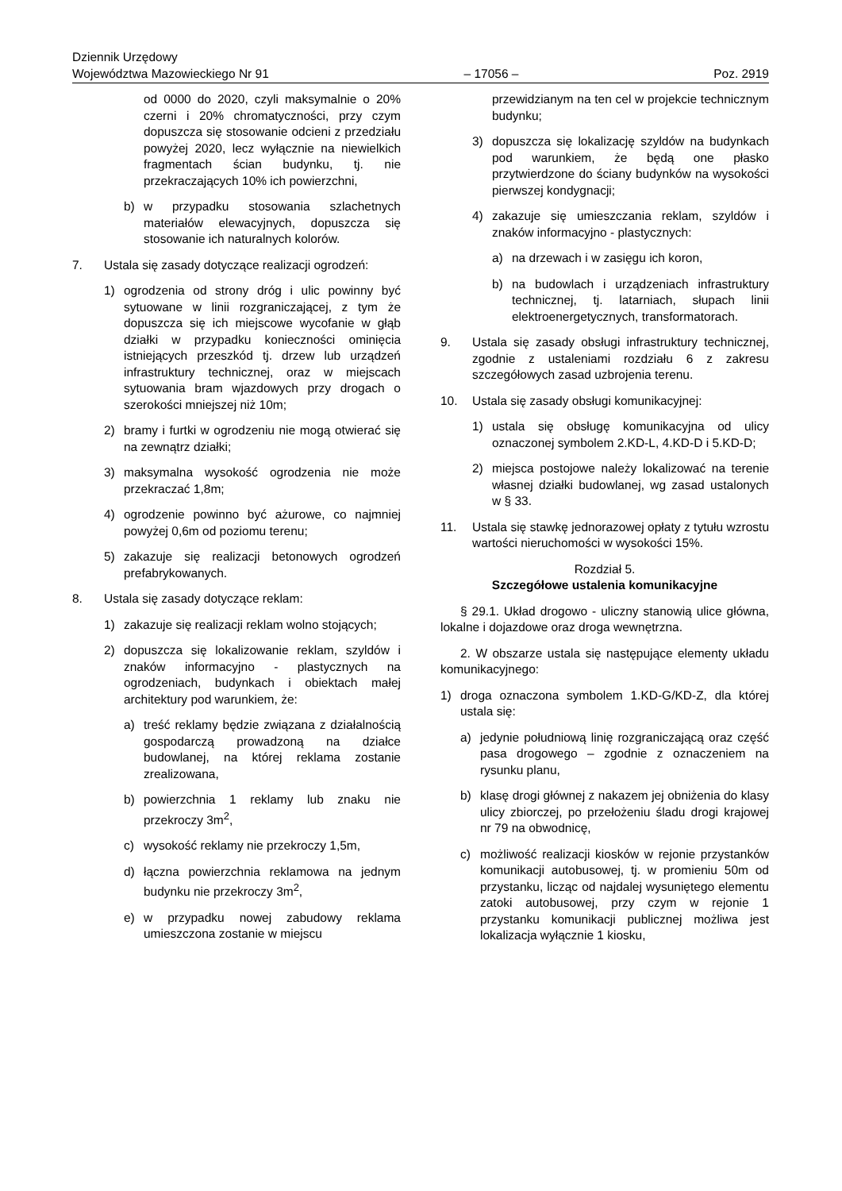Dziennik Urzędowy
Województwa Mazowieckiego Nr 91
– 17056 –
Poz. 2919
od 0000 do 2020, czyli maksymalnie o 20% czerni i 20% chromatyczności, przy czym dopuszcza się stosowanie odcieni z przedziału powyżej 2020, lecz wyłącznie na niewielkich fragmentach ścian budynku, tj. nie przekraczających 10% ich powierzchni,
b) w przypadku stosowania szlachetnych materiałów elewacyjnych, dopuszcza się stosowanie ich naturalnych kolorów.
7. Ustala się zasady dotyczące realizacji ogrodzeń:
1) ogrodzenia od strony dróg i ulic powinny być sytuowane w linii rozgraniczającej, z tym że dopuszcza się ich miejscowe wycofanie w głąb działki w przypadku konieczności ominięcia istniejących przeszkód tj. drzew lub urządzeń infrastruktury technicznej, oraz w miejscach sytuowania bram wjazdowych przy drogach o szerokości mniejszej niż 10m;
2) bramy i furtki w ogrodzeniu nie mogą otwierać się na zewnątrz działki;
3) maksymalna wysokość ogrodzenia nie może przekraczać 1,8m;
4) ogrodzenie powinno być ażurowe, co najmniej powyżej 0,6m od poziomu terenu;
5) zakazuje się realizacji betonowych ogrodzeń prefabrykowanych.
8. Ustala się zasady dotyczące reklam:
1) zakazuje się realizacji reklam wolno stojących;
2) dopuszcza się lokalizowanie reklam, szyldów i znaków informacyjno - plastycznych na ogrodzeniach, budynkach i obiektach małej architektury pod warunkiem, że:
a) treść reklamy będzie związana z działalnością gospodarczą prowadzoną na działce budowlanej, na której reklama zostanie zrealizowana,
b) powierzchnia 1 reklamy lub znaku nie przekroczy 3m<sup>2</sup>,
c) wysokość reklamy nie przekroczy 1,5m,
d) łączna powierzchnia reklamowa na jednym budynku nie przekroczy 3m<sup>2</sup>,
e) w przypadku nowej zabudowy reklama umieszczona zostanie w miejscu
przewidzianym na ten cel w projekcie technicznym budynku;
3) dopuszcza się lokalizację szyldów na budynkach pod warunkiem, że będą one płasko przytwierdzone do ściany budynków na wysokości pierwszej kondygnacji;
4) zakazuje się umieszczania reklam, szyldów i znaków informacyjno - plastycznych:
a) na drzewach i w zasięgu ich koron,
b) na budowlach i urządzeniach infrastruktury technicznej, tj. latarniach, słupach linii elektroenergetycznych, transformatorach.
9. Ustala się zasady obsługi infrastruktury technicznej, zgodnie z ustaleniami rozdziału 6 z zakresu szczegółowych zasad uzbrojenia terenu.
10. Ustala się zasady obsługi komunikacyjnej:
1) ustala się obsługę komunikacyjna od ulicy oznaczonej symbolem 2.KD-L, 4.KD-D i 5.KD-D;
2) miejsca postojowe należy lokalizować na terenie własnej działki budowlanej, wg zasad ustalonych w § 33.
11. Ustala się stawkę jednorazowej opłaty z tytułu wzrostu wartości nieruchomości w wysokości 15%.
Rozdział 5.
Szczegółowe ustalenia komunikacyjne
§ 29.1. Układ drogowo - uliczny stanowią ulice główna, lokalne i dojazdowe oraz droga wewnętrzna.
2. W obszarze ustala się następujące elementy układu komunikacyjnego:
1) droga oznaczona symbolem 1.KD-G/KD-Z, dla której ustala się:
a) jedynie południową linię rozgraniczającą oraz część pasa drogowego – zgodnie z oznaczeniem na rysunku planu,
b) klasę drogi głównej z nakazem jej obniżenia do klasy ulicy zbiorczej, po przełożeniu śladu drogi krajowej nr 79 na obwodnicę,
c) możliwość realizacji kiosków w rejonie przystanków komunikacji autobusowej, tj. w promieniu 50m od przystanku, licząc od najdalej wysuniętego elementu zatoki autobusowej, przy czym w rejonie 1 przystanku komunikacji publicznej możliwa jest lokalizacja wyłącznie 1 kiosku,